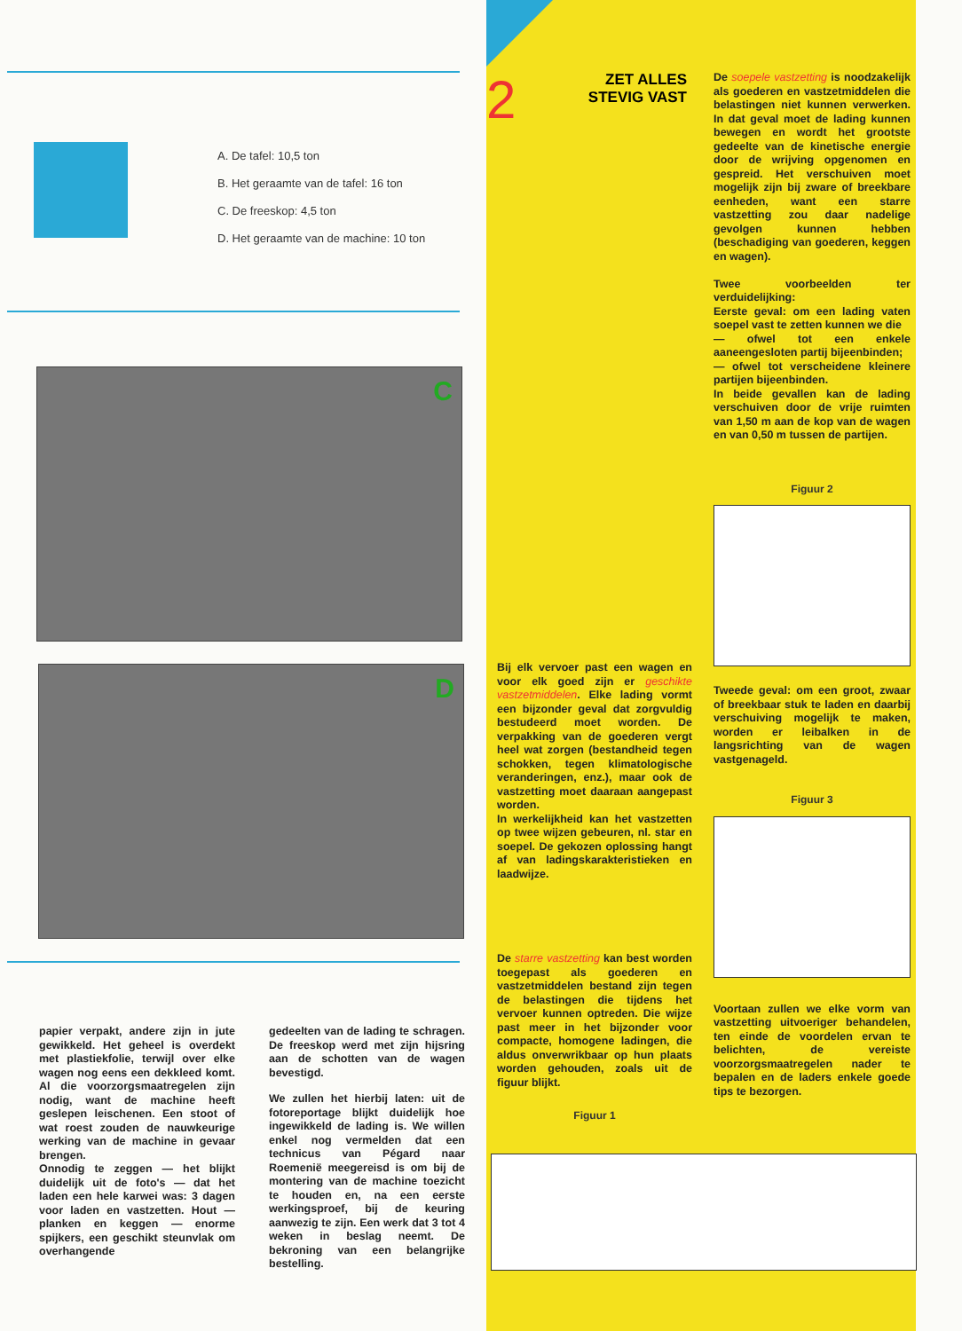A. De tafel: 10,5 ton
B. Het geraamte van de tafel: 16 ton
C. De freeskop: 4,5 ton
D. Het geraamte van de machine: 10 ton
C
D
papier verpakt, andere zijn in jute gewikkeld. Het geheel is overdekt met plastiekfolie, terwijl over elke wagen nog eens een dekkleed komt. Al die voorzorgsmaatregelen zijn nodig, want de machine heeft geslepen leischenen. Een stoot of wat roest zouden de nauwkeurige werking van de machine in gevaar brengen.
Onnodig te zeggen — het blijkt duidelijk uit de foto's — dat het laden een hele karwei was: 3 dagen voor laden en vastzetten. Hout — planken en keggen — enorme spijkers, een geschikt steunvlak om overhangende
gedeelten van de lading te schragen. De freeskop werd met zijn hijsring aan de schotten van de wagen bevestigd.
We zullen het hierbij laten: uit de fotoreportage blijkt duidelijk hoe ingewikkeld de lading is. We willen enkel nog vermelden dat een technicus van Pégard naar Roemenië meegereisd is om bij de montering van de machine toezicht te houden en, na een eerste werkingsproef, bij de keuring aanwezig te zijn. Een werk dat 3 tot 4 weken in beslag neemt. De bekroning van een belangrijke bestelling.
2
ZET ALLES STEVIG VAST
De soepele vastzetting is noodzakelijk als goederen en vastzetmiddelen die belastingen niet kunnen verwerken. In dat geval moet de lading kunnen bewegen en wordt het grootste gedeelte van de kinetische energie door de wrijving opgenomen en gespreid. Het verschuiven moet mogelijk zijn bij zware of breekbare eenheden, want een starre vastzetting zou daar nadelige gevolgen kunnen hebben (beschadiging van goederen, keggen en wagen).
Twee voorbeelden ter verduidelijking:
Eerste geval: om een lading vaten soepel vast te zetten kunnen we die
— ofwel tot een enkele aaneengesloten partij bijeenbinden;
— ofwel tot verscheidene kleinere partijen bijeenbinden.
In beide gevallen kan de lading verschuiven door de vrije ruimten van 1,50 m aan de kop van de wagen en van 0,50 m tussen de partijen.
Figuur 2
Tweede geval: om een groot, zwaar of breekbaar stuk te laden en daarbij verschuiving mogelijk te maken, worden er leibalken in de langsrichting van de wagen vastgenageld.
Figuur 3
Voortaan zullen we elke vorm van vastzetting uitvoeriger behandelen, ten einde de voordelen ervan te belichten, de vereiste voorzorgsmaatregelen nader te bepalen en de laders enkele goede tips te bezorgen.
Bij elk vervoer past een wagen en voor elk goed zijn er geschikte vastzetmiddelen. Elke lading vormt een bijzonder geval dat zorgvuldig bestudeerd moet worden. De verpakking van de goederen vergt heel wat zorgen (bestandheid tegen schokken, tegen klimatologische veranderingen, enz.), maar ook de vastzetting moet daaraan aangepast worden.
In werkelijkheid kan het vastzetten op twee wijzen gebeuren, nl. star en soepel. De gekozen oplossing hangt af van ladingskarakteristieken en laadwijze.
De starre vastzetting kan best worden toegepast als goederen en vastzetmiddelen bestand zijn tegen de belastingen die tijdens het vervoer kunnen optreden. Die wijze past meer in het bijzonder voor compacte, homogene ladingen, die aldus onverwrikbaar op hun plaats worden gehouden, zoals uit de figuur blijkt.
Figuur 1